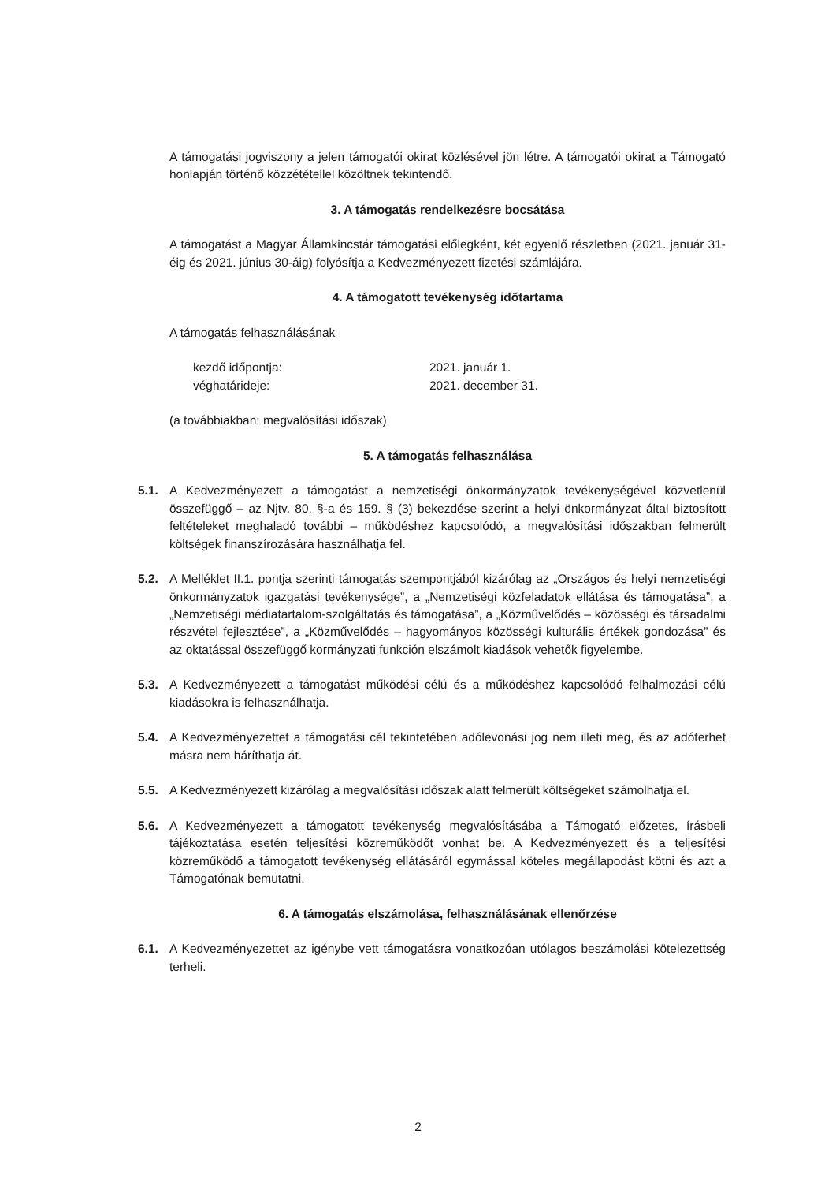A támogatási jogviszony a jelen támogatói okirat közlésével jön létre. A támogatói okirat a Támogató honlapján történő közzététellel közöltnek tekintendő.
3. A támogatás rendelkezésre bocsátása
A támogatást a Magyar Államkincstár támogatási előlegként, két egyenlő részletben (2021. január 31-éig és 2021. június 30-áig) folyósítja a Kedvezményezett fizetési számlájára.
4. A támogatott tevékenység időtartama
A támogatás felhasználásának
kezdő időpontja: 2021. január 1. véghatárideje: 2021. december 31.
(a továbbiakban: megvalósítási időszak)
5. A támogatás felhasználása
5.1. A Kedvezményezett a támogatást a nemzetiségi önkormányzatok tevékenységével közvetlenül összefüggő – az Njtv. 80. §-a és 159. § (3) bekezdése szerint a helyi önkormányzat által biztosított feltételeket meghaladó további – működéshez kapcsolódó, a megvalósítási időszakban felmerült költségek finanszírozására használhatja fel.
5.2. A Melléklet II.1. pontja szerinti támogatás szempontjából kizárólag az „Országos és helyi nemzetiségi önkormányzatok igazgatási tevékenysége”, a „Nemzetiségi közfeladatok ellátása és támogatása”, a „Nemzetiségi médiatartalom-szolgáltatás és támogatása”, a „Közművelődés – közösségi és társadalmi részvétel fejlesztése”, a „Közművelődés – hagyományos közösségi kulturális értékek gondozása” és az oktatással összefüggő kormányzati funkción elszámolt kiadások vehetők figyelembe.
5.3. A Kedvezményezett a támogatást működési célú és a működéshez kapcsolódó felhalmozási célú kiadásokra is felhasználhatja.
5.4. A Kedvezményezettet a támogatási cél tekintetében adólevonási jog nem illeti meg, és az adóterhet másra nem háríthatja át.
5.5. A Kedvezményezett kizárólag a megvalósítási időszak alatt felmerült költségeket számolhatja el.
5.6. A Kedvezményezett a támogatott tevékenység megvalósításába a Támogató előzetes, írásbeli tájékoztatása esetén teljesítési közreműködőt vonhat be. A Kedvezményezett és a teljesítési közreműködő a támogatott tevékenység ellátásáról egymással köteles megállapodást kötni és azt a Támogatónak bemutatni.
6. A támogatás elszámolása, felhasználásának ellenőrzése
6.1. A Kedvezményezettet az igénybe vett támogatásra vonatkozóan utólagos beszámolási kötelezettség terheli.
2